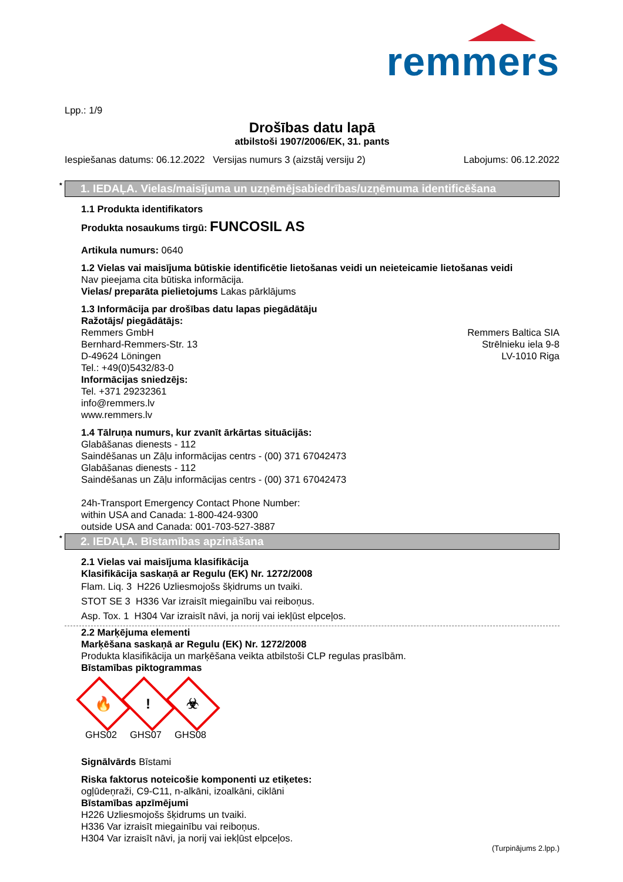remmers
Lpp.: 1/9
Drošības datu lapā
atbilstoši 1907/2006/EK, 31. pants
Iespiešanas datums: 06.12.2022 Versijas numurs 3 (aizstāj versiju 2) Labojums: 06.12.2022
* 1. IEDAĻA. Vielas/maisījuma un uzņēmējsabiedrības/uzņēmuma identificēšana
1.1 Produkta identifikators
Produkta nosaukums tirgū: FUNCOSIL AS
Artikula numurs: 0640
1.2 Vielas vai maisījuma būtiskie identificētie lietošanas veidi un neieteicamie lietošanas veidi
Nav pieejama cita būtiska informācija.
Vielas/ preparāta pielietojums Lakas pārklājums
1.3 Informācija par drošības datu lapas piegādātāju
Ražotājs/ piegādātājs:
Remmers GmbH
Bernhard-Remmers-Str. 13
D-49624 Löningen
Tel.: +49(0)5432/83-0
Remmers Baltica SIA
Strēlnieku iela 9-8
LV-1010 Riga
Informācijas sniedzējs:
Tel. +371 29232361
info@remmers.lv
www.remmers.lv
1.4 Tālruņa numurs, kur zvanīt ārkārtas situācijās:
Glabāšanas dienests - 112
Saindēšanas un Zāļu informācijas centrs - (00) 371 67042473
Glabāšanas dienests - 112
Saindēšanas un Zāļu informācijas centrs - (00) 371 67042473
24h-Transport Emergency Contact Phone Number:
within USA and Canada: 1-800-424-9300
outside USA and Canada: 001-703-527-3887
* 2. IEDAĻA. Bīstamības apzināšana
2.1 Vielas vai maisījuma klasifikācija
Klasifikācija saskaņā ar Regulu (EK) Nr. 1272/2008
Flam. Liq. 3 H226 Uzliesmojošs šķidrums un tvaiki.
STOT SE 3 H336 Var izraisīt miegainību vai reiboņus.
Asp. Tox. 1 H304 Var izraisīt nāvi, ja norij vai iekļūst elpceļos.
2.2 Marķējuma elementi
Marķēšana saskaņā ar Regulu (EK) Nr. 1272/2008
Produkta klasifikācija un marķēšana veikta atbilstoši CLP regulas prasībām.
Bīstamības piktogrammas
🔥
GHS02
!
GHS07
☣
GHS08
Signālvārds Bīstami
Riska faktorus noteicošie komponenti uz etiķetes:
ogļūdeņraži, C9-C11, n-alkāni, izoalkāni, ciklāni
Bīstamības apzīmējumi
H226 Uzliesmojošs šķidrums un tvaiki.
H336 Var izraisīt miegainību vai reiboņus.
H304 Var izraisīt nāvi, ja norij vai iekļūst elpceļos.
(Turpinājums 2.lpp.)